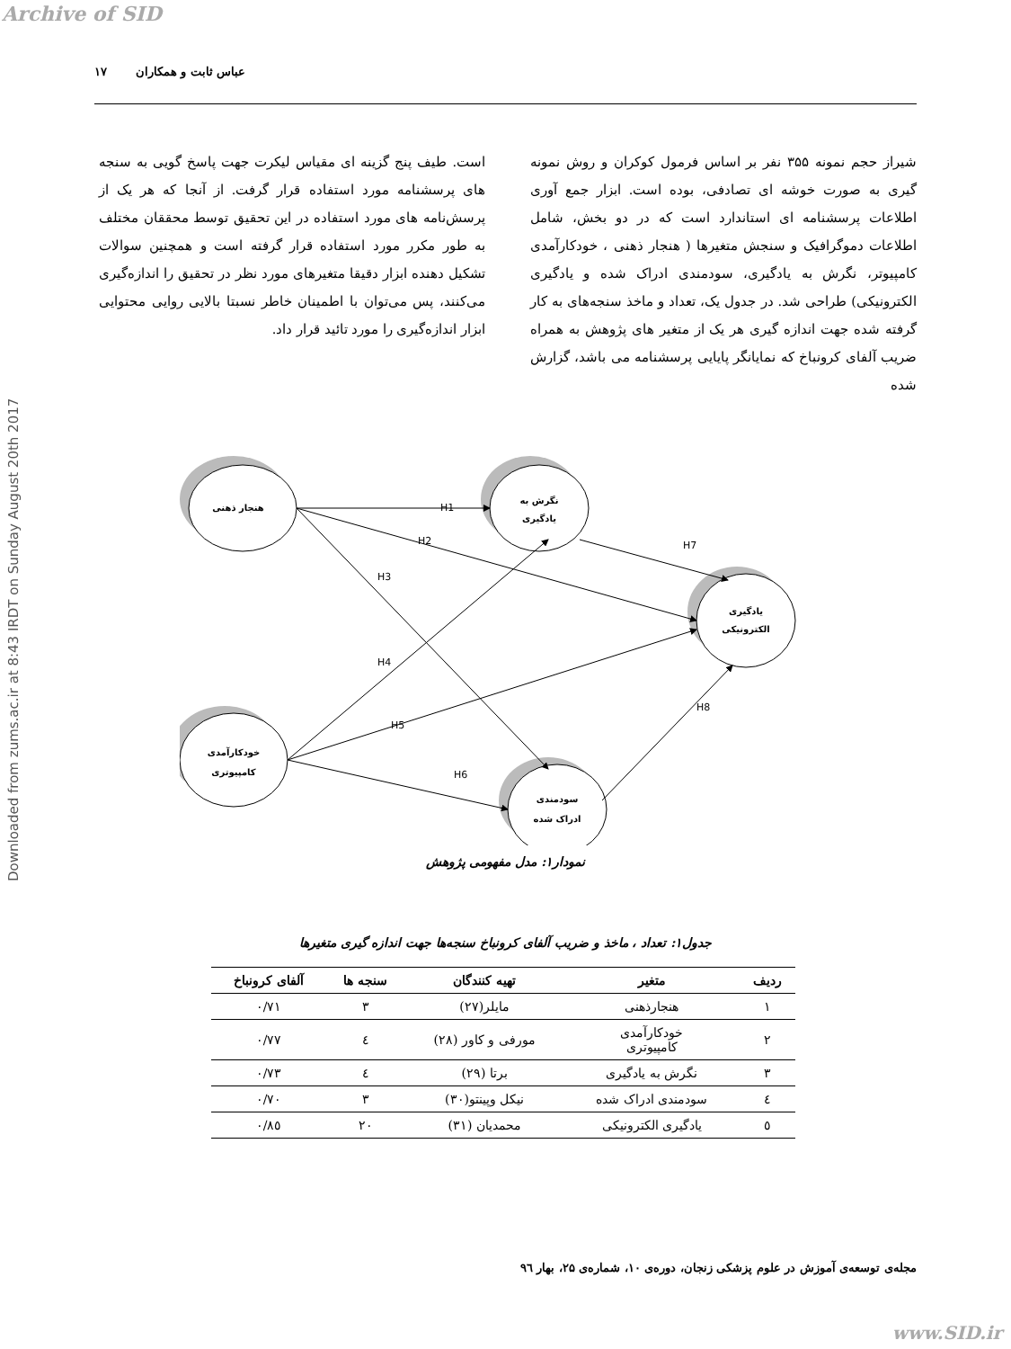Archive of SID
Downloaded from zums.ac.ir at 8:43 IRDT on Sunday August 20th 2017
عباس ثابت و همکاران ۱۷
شیراز حجم نمونه ۳۵۵ نفر بر اساس فرمول کوکران و روش نمونه گیری به صورت خوشه ای تصادفی، بوده است. ابزار جمع آوری اطلاعات پرسشنامه ای استاندارد است که در دو بخش، شامل اطلاعات دموگرافیک و سنجش متغیرها ( هنجار ذهنی ، خودکارآمدی کامپیوتر، نگرش به یادگیری، سودمندی ادراک شده و یادگیری الکترونیکی) طراحی شد. در جدول یک، تعداد و ماخذ سنجه‌های به کار گرفته شده جهت اندازه گیری هر یک از متغیر های پژوهش به همراه ضریب آلفای کرونباخ که نمایانگر پایایی پرسشنامه می باشد، گزارش شده
است. طیف پنج گزینه ای مقیاس لیکرت جهت پاسخ گویی به سنجه های پرسشنامه مورد استفاده قرار گرفت. از آنجا که هر یک از پرسش‌نامه های مورد استفاده در این تحقیق توسط محققان مختلف به طور مکرر مورد استفاده قرار گرفته است و همچنین سوالات تشکیل دهنده ابزار دقیقا متغیرهای مورد نظر در تحقیق را اندازه‌گیری می‌کنند، پس می‌توان با اطمینان خاطر نسبتا بالایی روایی محتوایی ابزار اندازه‌گیری را مورد تائید قرار داد.
هنجار ذهنی
نگرش به
یادگیری
یادگیری
الکترونیکی
خودکارآمدی
کامپیوتری
سودمندی
ادراک شده
H1
H2
H3
H4
H5
H6
H7
H8
نمودار۱: مدل مفهومی پژوهش
جدول۱: تعداد ، ماخذ و ضریب آلفای کرونباخ سنجه‌ها جهت اندازه گیری متغیرها
| ردیف | متغیر | تهیه کنندگان | سنجه ها | آلفای کرونباخ |
| --- | --- | --- | --- | --- |
| ۱ | هنجارذهنی | مایلر(۲۷) | ۳ | ۰/۷۱ |
| ۲ | خودکارآمدی کامپیوتری | مورفی و کاور (۲۸) | ٤ | ۰/۷۷ |
| ۳ | نگرش به یادگیری | برتا (۲۹) | ٤ | ۰/۷۳ |
| ٤ | سودمندی ادراک شده | نیکل وپینتو(۳۰) | ۳ | ۰/۷۰ |
| ٥ | یادگیری الکترونیکی | محمدیان (۳۱) | ۲۰ | ۰/۸٥ |
مجله‌ی توسعه‌ی آموزش در علوم پزشکی زنجان، دوره‌ی ۱۰، شماره‌ی ۲۵، بهار ۹٦
www.SID.ir